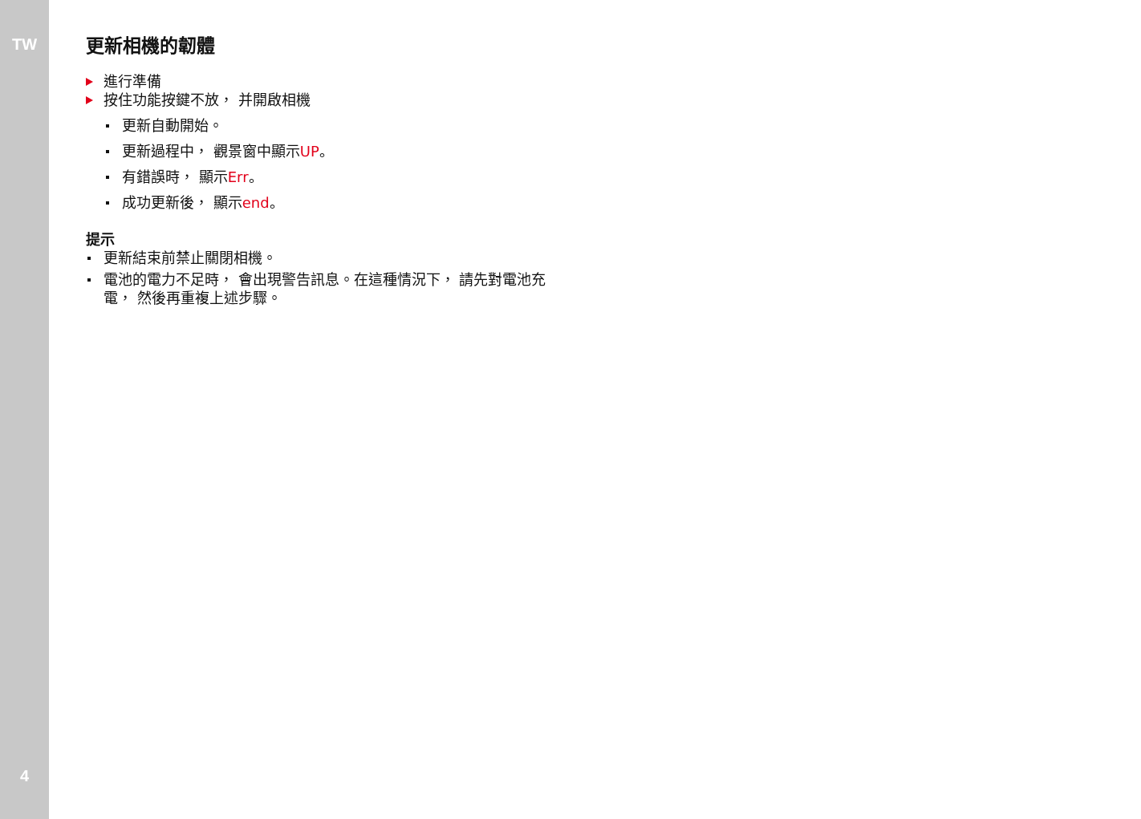TW
4
更新相機的韌體
進行準備
按住功能按鍵不放， 并開啟相機
更新自動開始。
更新過程中， 觀景窗中顯示UP。
有錯誤時， 顯示Err。
成功更新後， 顯示end。
提示
更新結束前禁止關閉相機。
電池的電力不足時， 會出現警告訊息。在這種情況下， 請先對電池充電， 然後再重複上述步驟。